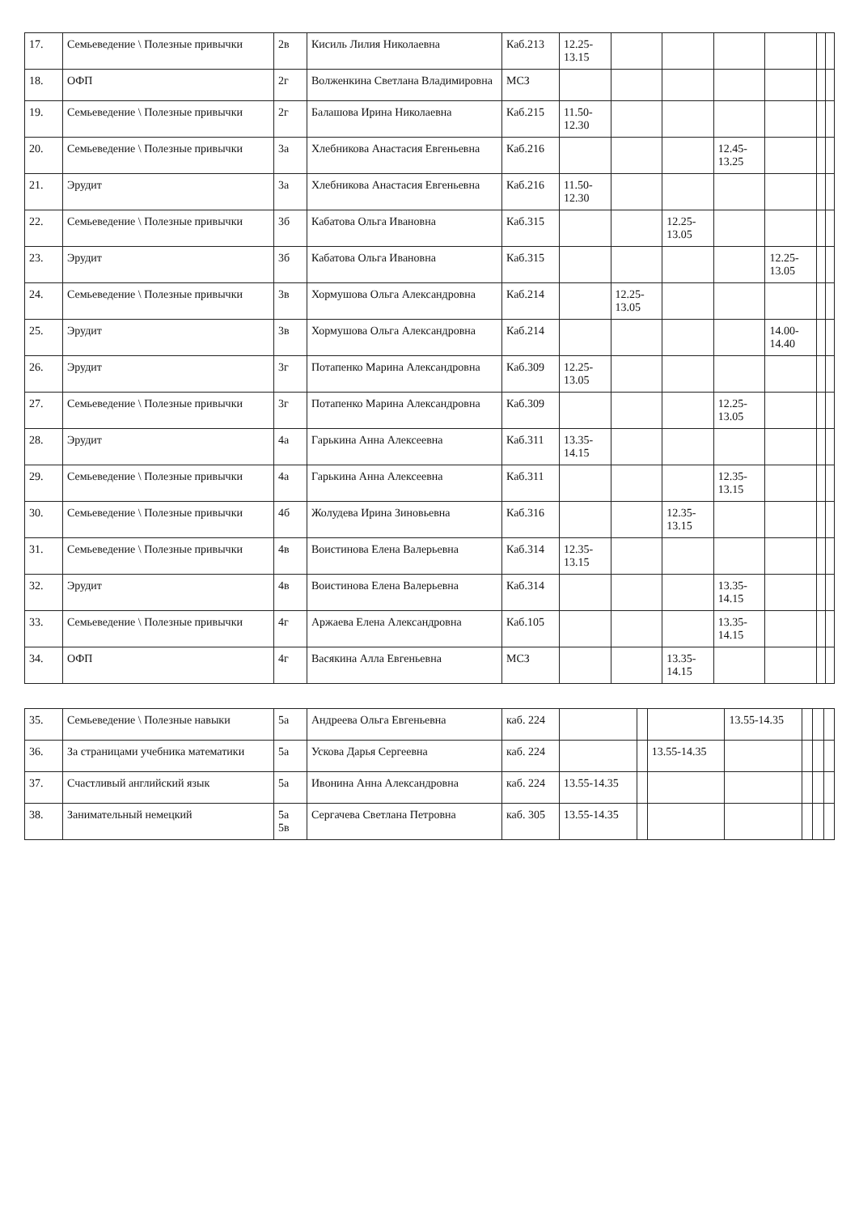| 17. | Семьеведение \ Полезные привычки | 2в | Кисиль Лилия Николаевна | Каб.213 | 12.25-13.15 | | | | | | |
| 18. | ОФП | 2г | Волженкина Светлана Владимировна | МСЗ | | | | | | | |
| 19. | Семьеведение \ Полезные привычки | 2г | Балашова Ирина Николаевна | Каб.215 | 11.50-12.30 | | | | | | |
| 20. | Семьеведение \ Полезные привычки | 3а | Хлебникова Анастасия Евгеньевна | Каб.216 | | | | 12.45-13.25 | | | |
| 21. | Эрудит | 3а | Хлебникова Анастасия Евгеньевна | Каб.216 | 11.50-12.30 | | | | | | |
| 22. | Семьеведение \ Полезные привычки | 3б | Кабатова Ольга Ивановна | Каб.315 | | | 12.25-13.05 | | | | |
| 23. | Эрудит | 3б | Кабатова Ольга Ивановна | Каб.315 | | | | | 12.25-13.05 | | |
| 24. | Семьеведение \ Полезные привычки | 3в | Хормушова Ольга Александровна | Каб.214 | | 12.25-13.05 | | | | | |
| 25. | Эрудит | 3в | Хормушова Ольга Александровна | Каб.214 | | | | | 14.00-14.40 | | |
| 26. | Эрудит | 3г | Потапенко Марина Александровна | Каб.309 | 12.25-13.05 | | | | | | |
| 27. | Семьеведение \ Полезные привычки | 3г | Потапенко Марина Александровна | Каб.309 | | | | 12.25-13.05 | | | |
| 28. | Эрудит | 4а | Гарькина Анна Алексеевна | Каб.311 | 13.35-14.15 | | | | | | |
| 29. | Семьеведение \ Полезные привычки | 4а | Гарькина Анна Алексеевна | Каб.311 | | | | 12.35-13.15 | | | |
| 30. | Семьеведение \ Полезные привычки | 4б | Жолудева Ирина Зиновьевна | Каб.316 | | | 12.35-13.15 | | | | |
| 31. | Семьеведение \ Полезные привычки | 4в | Воистинова Елена Валерьевна | Каб.314 | 12.35-13.15 | | | | | | |
| 32. | Эрудит | 4в | Воистинова Елена Валерьевна | Каб.314 | | | | 13.35-14.15 | | | |
| 33. | Семьеведение \ Полезные привычки | 4г | Аржаева Елена Александровна | Каб.105 | | | | 13.35-14.15 | | | |
| 34. | ОФП | 4г | Васякина Алла Евгеньевна | МСЗ | | | 13.35-14.15 | | | | |
| 35. | Семьеведение \ Полезные навыки | 5а | Андреева Ольга Евгеньевна | каб. 224 | | | | 13.55-14.35 | | | |
| 36. | За страницами учебника математики | 5а | Ускова Дарья Сергеевна | каб. 224 | | | 13.55-14.35 | | | | |
| 37. | Счастливый английский язык | 5а | Ивонина Анна Александровна | каб. 224 | 13.55-14.35 | | | | | | |
| 38. | Занимательный немецкий | 5а 5в | Сергачева Светлана Петровна | каб. 305 | 13.55-14.35 | | | | | | |